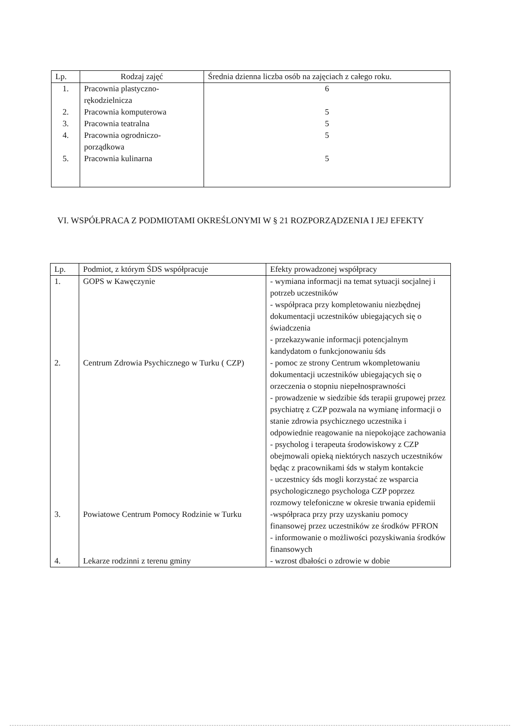| Lp. | Rodzaj zajęć | Średnia dzienna liczba osób na zajęciach z całego roku. |
| --- | --- | --- |
| 1. | Pracownia plastyczno-rękodzielnicza | 6 |
| 2. | Pracownia komputerowa | 5 |
| 3. | Pracownia teatralna | 5 |
| 4. | Pracownia ogrodniczo-porządkowa | 5 |
| 5. | Pracownia kulinarna | 5 |
VI. WSPÓŁPRACA Z PODMIOTAMI OKREŚLONYMI W § 21 ROZPORZĄDZENIA I JEJ EFEKTY
| Lp. | Podmiot, z którym ŚDS współpracuje | Efekty prowadzonej współpracy |
| --- | --- | --- |
| 1. | GOPS w Kawęczynie | - wymiana informacji na temat sytuacji socjalnej i potrzeb uczestników - współpraca przy kompletowaniu niezbędnej dokumentacji uczestników ubiegających się o świadczenia - przekazywanie informacji potencjalnym kandydatom o funkcjonowaniu śds |
| 2. | Centrum Zdrowia Psychicznego w Turku ( CZP) | - pomoc ze strony Centrum wkompletowaniu dokumentacji uczestników ubiegających się o orzeczenia o stopniu niepełnosprawności - prowadzenie w siedzibie śds terapii grupowej przez psychiatrę z CZP pozwala na wymianę informacji o stanie zdrowia psychicznego uczestnika i odpowiednie reagowanie na niepokojące zachowania - psycholog i terapeuta środowiskowy z CZP obejmowali opieką niektórych naszych uczestników będąc z pracownikami śds w stałym kontakcie - uczestnicy śds mogli korzystać ze wsparcia psychologicznego psychologa CZP poprzez rozmowy telefoniczne w okresie trwania epidemii |
| 3. | Powiatowe Centrum Pomocy Rodzinie w Turku | -współpraca przy przy uzyskaniu pomocy finansowej przez uczestników ze środków PFRON - informowanie o możliwości pozyskiwania środków finansowych |
| 4. | Lekarze rodzinni z terenu gminy | - wzrost dbałości o zdrowie w dobie |